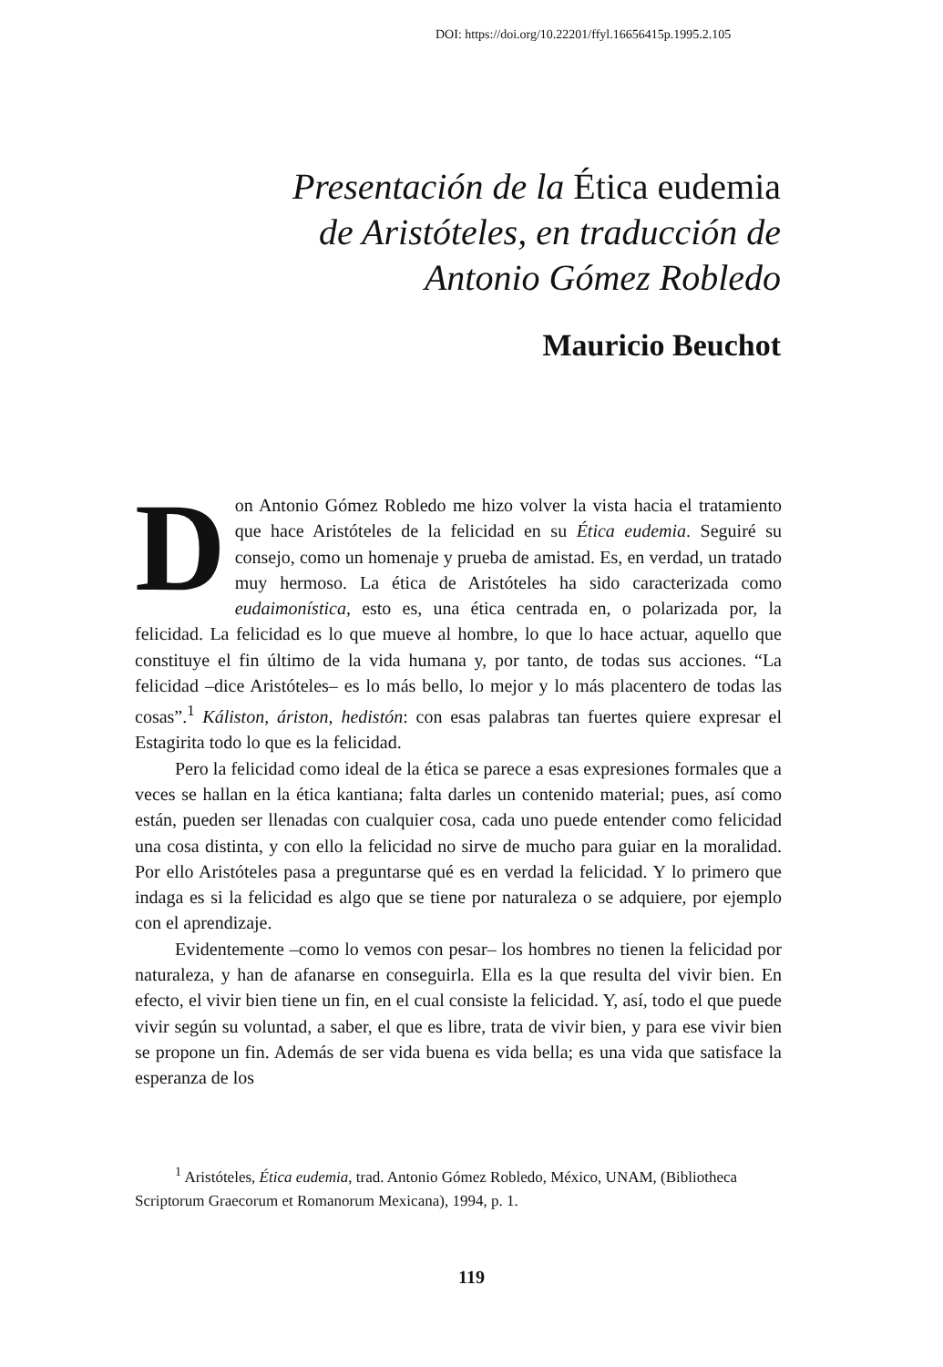DOI: https://doi.org/10.22201/ffyl.16656415p.1995.2.105
Presentación de la Ética eudemia
de Aristóteles, en traducción de
Antonio Gómez Robledo
Mauricio Beuchot
Don Antonio Gómez Robledo me hizo volver la vista hacia el tratamiento que hace Aristóteles de la felicidad en su Ética eudemia. Seguiré su consejo, como un homenaje y prueba de amistad. Es, en verdad, un tratado muy hermoso. La ética de Aristóteles ha sido caracterizada como eudaimonística, esto es, una ética centrada en, o polarizada por, la felicidad. La felicidad es lo que mueve al hombre, lo que lo hace actuar, aquello que constituye el fin último de la vida humana y, por tanto, de todas sus acciones. “La felicidad –dice Aristóteles– es lo más bello, lo mejor y lo más placentero de todas las cosas”.<sup>1</sup> Káliston, áriston, hedistón: con esas palabras tan fuertes quiere expresar el Estagirita todo lo que es la felicidad.
Pero la felicidad como ideal de la ética se parece a esas expresiones formales que a veces se hallan en la ética kantiana; falta darles un contenido material; pues, así como están, pueden ser llenadas con cualquier cosa, cada uno puede entender como felicidad una cosa distinta, y con ello la felicidad no sirve de mucho para guiar en la moralidad. Por ello Aristóteles pasa a preguntarse qué es en verdad la felicidad. Y lo primero que indaga es si la felicidad es algo que se tiene por naturaleza o se adquiere, por ejemplo con el aprendizaje.
Evidentemente –como lo vemos con pesar– los hombres no tienen la felicidad por naturaleza, y han de afanarse en conseguirla. Ella es la que resulta del vivir bien. En efecto, el vivir bien tiene un fin, en el cual consiste la felicidad. Y, así, todo el que puede vivir según su voluntad, a saber, el que es libre, trata de vivir bien, y para ese vivir bien se propone un fin. Además de ser vida buena es vida bella; es una vida que satisface la esperanza de los
<sup>1</sup> Aristóteles, Ética eudemia, trad. Antonio Gómez Robledo, México, UNAM, (Bibliotheca Scriptorum Graecorum et Romanorum Mexicana), 1994, p. 1.
119